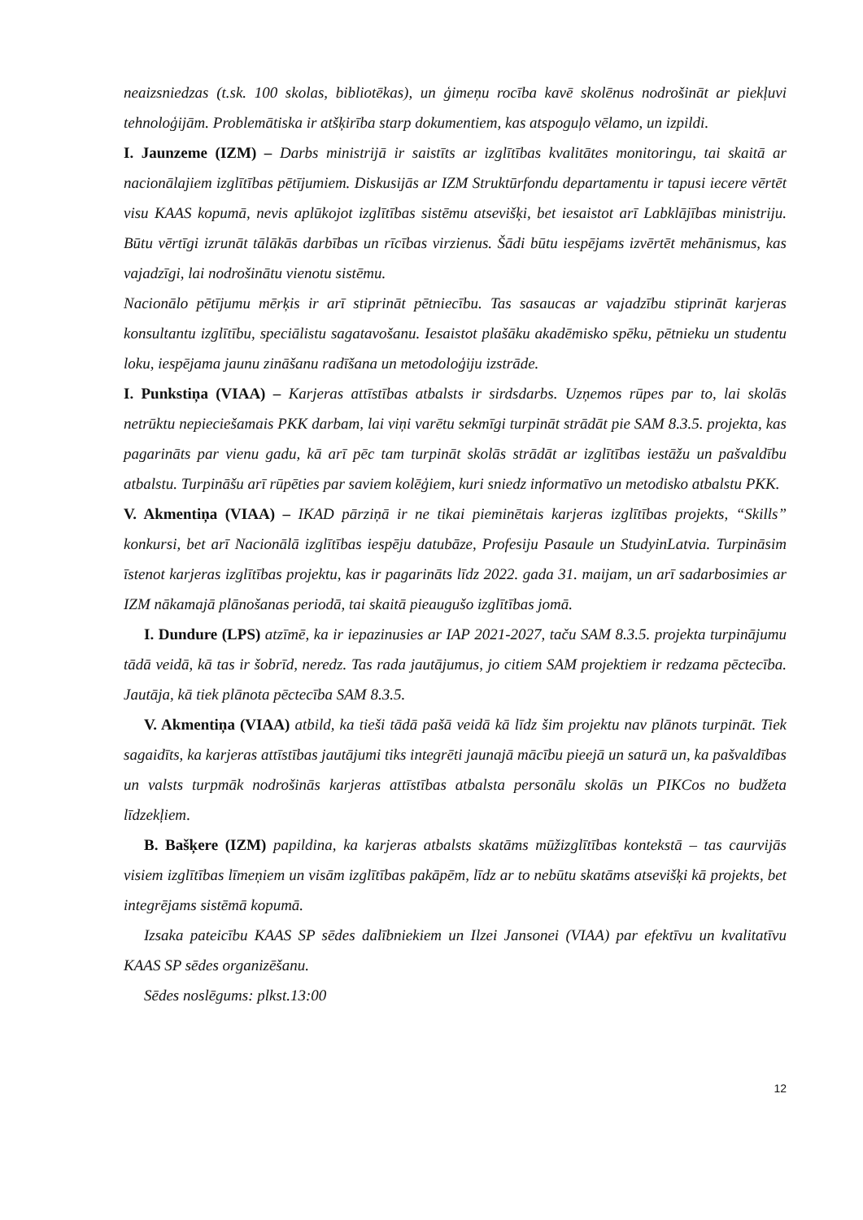neaizsniedzas (t.sk. 100 skolas, bibliotēkas), un ģimeņu rocība kavē skolēnus nodrošināt ar piekļuvi tehnoloģijām. Problemātiska ir atšķirība starp dokumentiem, kas atspoguļo vēlamo, un izpildi.
I. Jaunzeme (IZM) – Darbs ministrijā ir saistīts ar izglītības kvalitātes monitoringu, tai skaitā ar nacionālajiem izglītības pētījumiem. Diskusijās ar IZM Struktūrfondu departamentu ir tapusi iecere vērtēt visu KAAS kopumā, nevis aplūkojot izglītības sistēmu atsevišķi, bet iesaistot arī Labklājības ministriju. Būtu vērtīgi izrunāt tālākās darbības un rīcības virzienus. Šādi būtu iespējams izvērtēt mehānismus, kas vajadzīgi, lai nodrošinātu vienotu sistēmu.
Nacionālo pētījumu mērķis ir arī stiprināt pētniecību. Tas sasaucas ar vajadzību stiprināt karjeras konsultantu izglītību, speciālistu sagatavošanu. Iesaistot plašāku akadēmisko spēku, pētnieku un studentu loku, iespējama jaunu zināšanu radīšana un metodoloģiju izstrāde.
I. Punkstiņa (VIAA) – Karjeras attīstības atbalsts ir sirdsdarbs. Uzņemos rūpes par to, lai skolās netrūktu nepieciešamais PKK darbam, lai viņi varētu sekmīgi turpināt strādāt pie SAM 8.3.5. projekta, kas pagarināts par vienu gadu, kā arī pēc tam turpināt skolās strādāt ar izglītības iestāžu un pašvaldību atbalstu. Turpināšu arī rūpēties par saviem kolēģiem, kuri sniedz informatīvo un metodisko atbalstu PKK.
V. Akmentiņa (VIAA) – IKAD pārziņā ir ne tikai pieminētais karjeras izglītības projekts, “Skills” konkursi, bet arī Nacionālā izglītības iespēju datubāze, Profesiju Pasaule un StudyinLatvia. Turpināsim īstenot karjeras izglītības projektu, kas ir pagarināts līdz 2022. gada 31. maijam, un arī sadarbosimies ar IZM nākamajā plānošanas periodā, tai skaitā pieaugušo izglītības jomā.
I. Dundure (LPS) atzīmē, ka ir iepazinusies ar IAP 2021-2027, taču SAM 8.3.5. projekta turpinājumu tādā veidā, kā tas ir šobrīd, neredz. Tas rada jautājumus, jo citiem SAM projektiem ir redzama pēctecība. Jautāja, kā tiek plānota pēctecība SAM 8.3.5.
V. Akmentiņa (VIAA) atbild, ka tieši tādā pašā veidā kā līdz šim projektu nav plānots turpināt. Tiek sagaidīts, ka karjeras attīstības jautājumi tiks integrēti jaunajā mācību pieejā un saturā un, ka pašvaldības un valsts turpmāk nodrošinās karjeras attīstības atbalsta personālu skolās un PIKCos no budžeta līdzekļiem.
B. Bašķere (IZM) papildina, ka karjeras atbalsts skatāms mūžizglītības kontekstā – tas caurvijās visiem izglītības līmeņiem un visām izglītības pakāpēm, līdz ar to nebūtu skatāms atsevišķi kā projekts, bet integrējams sistēmā kopumā.
Izsaka pateicību KAAS SP sēdes dalībniekiem un Ilzei Jansonei (VIAA) par efektīvu un kvalitatīvu KAAS SP sēdes organizēšanu.
Sēdes noslēgums: plkst.13:00
12